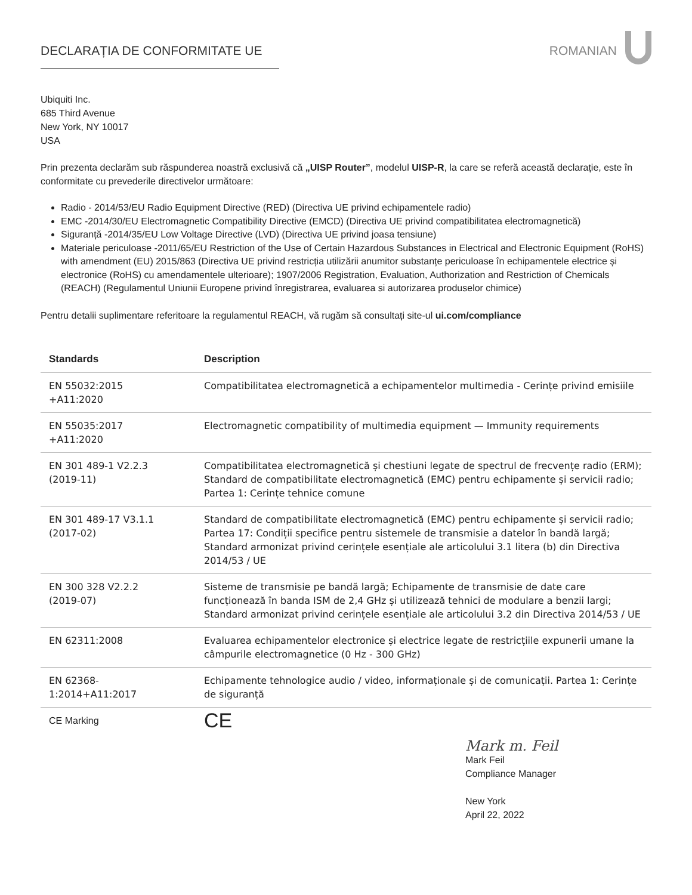DECLARAȚIA DE CONFORMITATE UE ROMANIAN
Ubiquiti Inc.
685 Third Avenue
New York, NY 10017
USA
Prin prezenta declarăm sub răspunderea noastră exclusivă că „UISP Router”, modelul UISP-R, la care se referă această declarație, este în conformitate cu prevederile directivelor următoare:
Radio - 2014/53/EU Radio Equipment Directive (RED) (Directiva UE privind echipamentele radio)
EMC -2014/30/EU Electromagnetic Compatibility Directive (EMCD) (Directiva UE privind compatibilitatea electromagnetică)
Siguranță -2014/35/EU Low Voltage Directive (LVD) (Directiva UE privind joasa tensiune)
Materiale periculoase -2011/65/EU Restriction of the Use of Certain Hazardous Substances in Electrical and Electronic Equipment (RoHS) with amendment (EU) 2015/863 (Directiva UE privind restricția utilizării anumitor substanțe periculoase în echipamentele electrice și electronice (RoHS) cu amendamentele ulterioare); 1907/2006 Registration, Evaluation, Authorization and Restriction of Chemicals (REACH) (Regulamentul Uniunii Europene privind înregistrarea, evaluarea si autorizarea produselor chimice)
Pentru detalii suplimentare referitoare la regulamentul REACH, vă rugăm să consultați site-ul ui.com/compliance
| Standards | Description |
| --- | --- |
| EN 55032:2015 +A11:2020 | Compatibilitatea electromagnetică a echipamentelor multimedia - Cerințe privind emisiile |
| EN 55035:2017 +A11:2020 | Electromagnetic compatibility of multimedia equipment — Immunity requirements |
| EN 301 489-1 V2.2.3 (2019-11) | Compatibilitatea electromagnetică și chestiuni legate de spectrul de frecvențe radio (ERM); Standard de compatibilitate electromagnetică (EMC) pentru echipamente și servicii radio; Partea 1: Cerințe tehnice comune |
| EN 301 489-17 V3.1.1 (2017-02) | Standard de compatibilitate electromagnetică (EMC) pentru echipamente și servicii radio; Partea 17: Condiții specifice pentru sistemele de transmisie a datelor în bandă largă; Standard armonizat privind cerințele esențiale ale articolului 3.1 litera (b) din Directiva 2014/53 / UE |
| EN 300 328 V2.2.2 (2019-07) | Sisteme de transmisie pe bandă largă; Echipamente de transmisie de date care funcționează în banda ISM de 2,4 GHz și utilizează tehnici de modulare a benzii largi; Standard armonizat privind cerințele esențiale ale articolului 3.2 din Directiva 2014/53 / UE |
| EN 62311:2008 | Evaluarea echipamentelor electronice și electrice legate de restricțiile expunerii umane la câmpurile electromagnetice (0 Hz - 300 GHz) |
| EN 62368- 1:2014+A11:2017 | Echipamente tehnologice audio / video, informaționale și de comunicații. Partea 1: Cerințe de siguranță |
| CE Marking | CE |
Mark m. Feil
Mark Feil
Compliance Manager
New York
April 22, 2022